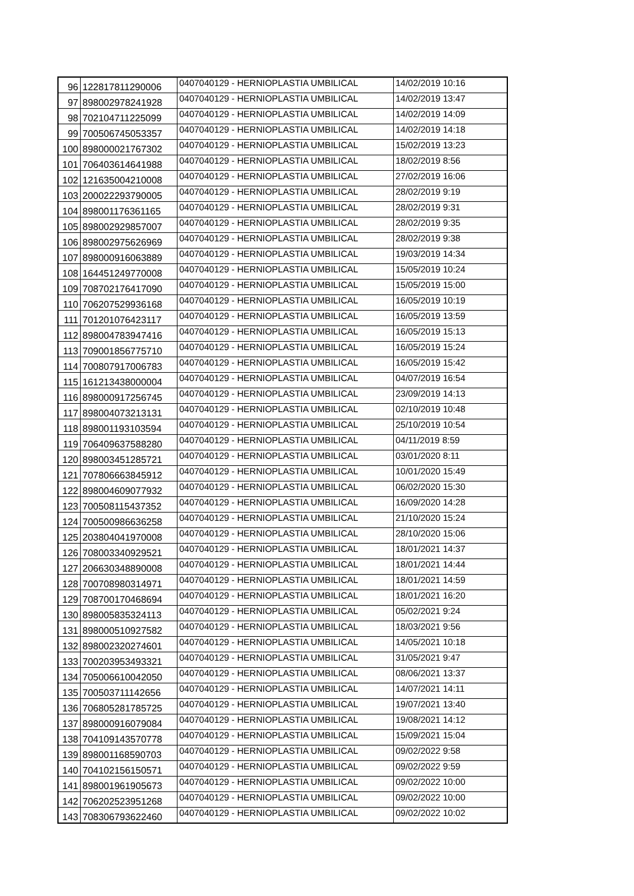| 96 | 122817811290006 | 0407040129 - HERNIOPLASTIA UMBILICAL | 14/02/2019 10:16 |
| 97 | 898002978241928 | 0407040129 - HERNIOPLASTIA UMBILICAL | 14/02/2019 13:47 |
| 98 | 702104711225099 | 0407040129 - HERNIOPLASTIA UMBILICAL | 14/02/2019 14:09 |
| 99 | 700506745053357 | 0407040129 - HERNIOPLASTIA UMBILICAL | 14/02/2019 14:18 |
| 100 | 898000021767302 | 0407040129 - HERNIOPLASTIA UMBILICAL | 15/02/2019 13:23 |
| 101 | 706403614641988 | 0407040129 - HERNIOPLASTIA UMBILICAL | 18/02/2019 8:56 |
| 102 | 121635004210008 | 0407040129 - HERNIOPLASTIA UMBILICAL | 27/02/2019 16:06 |
| 103 | 200022293790005 | 0407040129 - HERNIOPLASTIA UMBILICAL | 28/02/2019 9:19 |
| 104 | 898001176361165 | 0407040129 - HERNIOPLASTIA UMBILICAL | 28/02/2019 9:31 |
| 105 | 898002929857007 | 0407040129 - HERNIOPLASTIA UMBILICAL | 28/02/2019 9:35 |
| 106 | 898002975626969 | 0407040129 - HERNIOPLASTIA UMBILICAL | 28/02/2019 9:38 |
| 107 | 898000916063889 | 0407040129 - HERNIOPLASTIA UMBILICAL | 19/03/2019 14:34 |
| 108 | 164451249770008 | 0407040129 - HERNIOPLASTIA UMBILICAL | 15/05/2019 10:24 |
| 109 | 708702176417090 | 0407040129 - HERNIOPLASTIA UMBILICAL | 15/05/2019 15:00 |
| 110 | 706207529936168 | 0407040129 - HERNIOPLASTIA UMBILICAL | 16/05/2019 10:19 |
| 111 | 701201076423117 | 0407040129 - HERNIOPLASTIA UMBILICAL | 16/05/2019 13:59 |
| 112 | 898004783947416 | 0407040129 - HERNIOPLASTIA UMBILICAL | 16/05/2019 15:13 |
| 113 | 709001856775710 | 0407040129 - HERNIOPLASTIA UMBILICAL | 16/05/2019 15:24 |
| 114 | 700807917006783 | 0407040129 - HERNIOPLASTIA UMBILICAL | 16/05/2019 15:42 |
| 115 | 161213438000004 | 0407040129 - HERNIOPLASTIA UMBILICAL | 04/07/2019 16:54 |
| 116 | 898000917256745 | 0407040129 - HERNIOPLASTIA UMBILICAL | 23/09/2019 14:13 |
| 117 | 898004073213131 | 0407040129 - HERNIOPLASTIA UMBILICAL | 02/10/2019 10:48 |
| 118 | 898001193103594 | 0407040129 - HERNIOPLASTIA UMBILICAL | 25/10/2019 10:54 |
| 119 | 706409637588280 | 0407040129 - HERNIOPLASTIA UMBILICAL | 04/11/2019 8:59 |
| 120 | 898003451285721 | 0407040129 - HERNIOPLASTIA UMBILICAL | 03/01/2020 8:11 |
| 121 | 707806663845912 | 0407040129 - HERNIOPLASTIA UMBILICAL | 10/01/2020 15:49 |
| 122 | 898004609077932 | 0407040129 - HERNIOPLASTIA UMBILICAL | 06/02/2020 15:30 |
| 123 | 700508115437352 | 0407040129 - HERNIOPLASTIA UMBILICAL | 16/09/2020 14:28 |
| 124 | 700500986636258 | 0407040129 - HERNIOPLASTIA UMBILICAL | 21/10/2020 15:24 |
| 125 | 203804041970008 | 0407040129 - HERNIOPLASTIA UMBILICAL | 28/10/2020 15:06 |
| 126 | 708003340929521 | 0407040129 - HERNIOPLASTIA UMBILICAL | 18/01/2021 14:37 |
| 127 | 206630348890008 | 0407040129 - HERNIOPLASTIA UMBILICAL | 18/01/2021 14:44 |
| 128 | 700708980314971 | 0407040129 - HERNIOPLASTIA UMBILICAL | 18/01/2021 14:59 |
| 129 | 708700170468694 | 0407040129 - HERNIOPLASTIA UMBILICAL | 18/01/2021 16:20 |
| 130 | 898005835324113 | 0407040129 - HERNIOPLASTIA UMBILICAL | 05/02/2021 9:24 |
| 131 | 898000510927582 | 0407040129 - HERNIOPLASTIA UMBILICAL | 18/03/2021 9:56 |
| 132 | 898002320274601 | 0407040129 - HERNIOPLASTIA UMBILICAL | 14/05/2021 10:18 |
| 133 | 700203953493321 | 0407040129 - HERNIOPLASTIA UMBILICAL | 31/05/2021 9:47 |
| 134 | 705006610042050 | 0407040129 - HERNIOPLASTIA UMBILICAL | 08/06/2021 13:37 |
| 135 | 700503711142656 | 0407040129 - HERNIOPLASTIA UMBILICAL | 14/07/2021 14:11 |
| 136 | 706805281785725 | 0407040129 - HERNIOPLASTIA UMBILICAL | 19/07/2021 13:40 |
| 137 | 898000916079084 | 0407040129 - HERNIOPLASTIA UMBILICAL | 19/08/2021 14:12 |
| 138 | 704109143570778 | 0407040129 - HERNIOPLASTIA UMBILICAL | 15/09/2021 15:04 |
| 139 | 898001168590703 | 0407040129 - HERNIOPLASTIA UMBILICAL | 09/02/2022 9:58 |
| 140 | 704102156150571 | 0407040129 - HERNIOPLASTIA UMBILICAL | 09/02/2022 9:59 |
| 141 | 898001961905673 | 0407040129 - HERNIOPLASTIA UMBILICAL | 09/02/2022 10:00 |
| 142 | 706202523951268 | 0407040129 - HERNIOPLASTIA UMBILICAL | 09/02/2022 10:00 |
| 143 | 708306793622460 | 0407040129 - HERNIOPLASTIA UMBILICAL | 09/02/2022 10:02 |